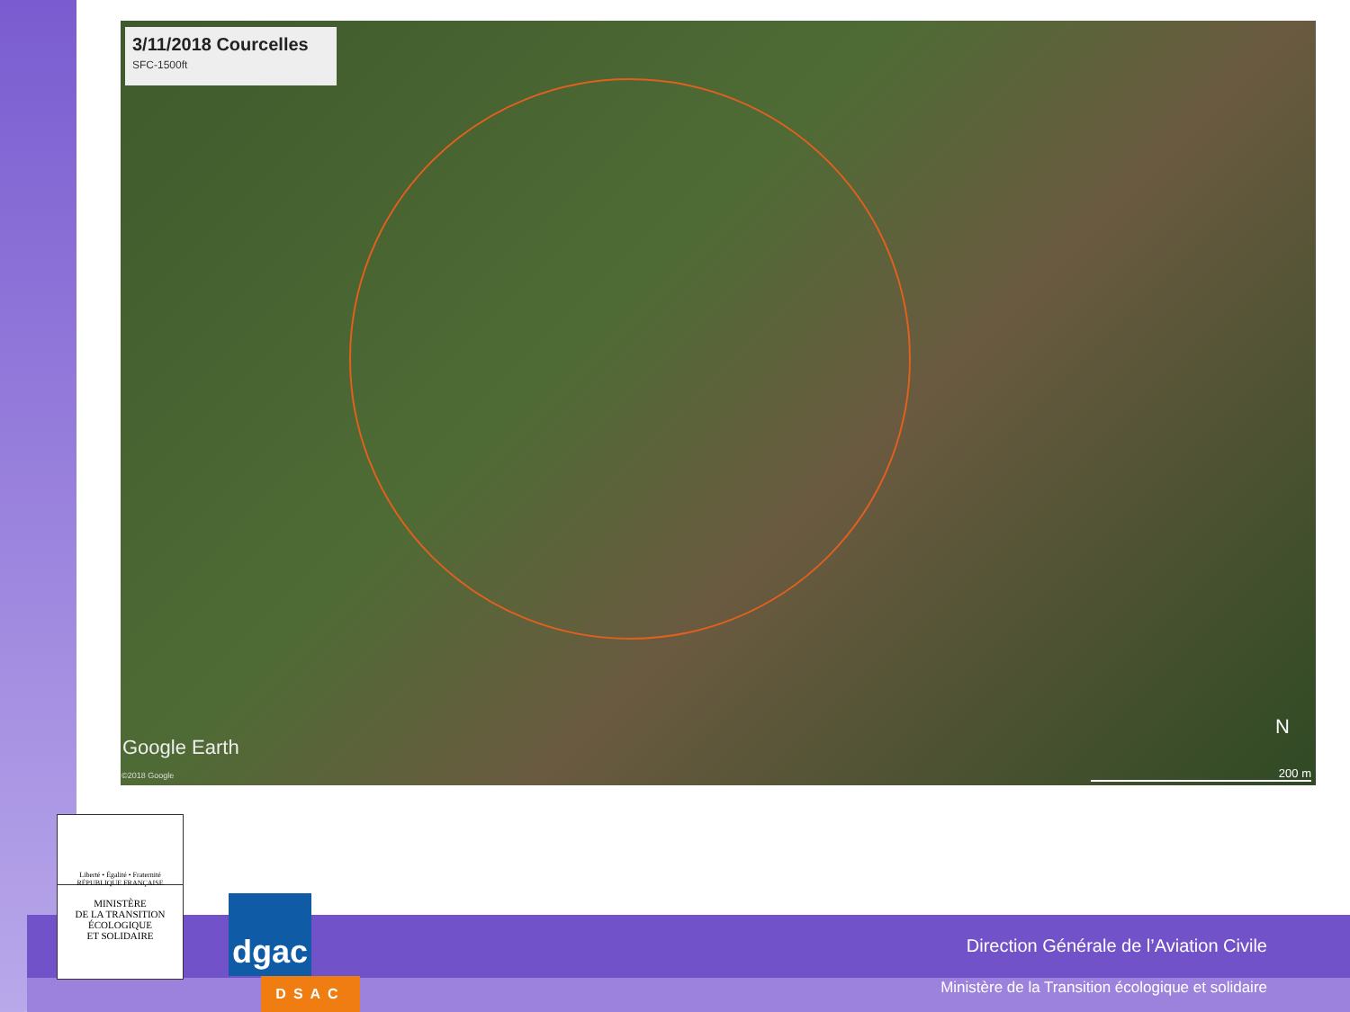3/11/2018 Courcelles
SFC-1500ft
Google Earth
©2018 Google
N
200 m
Liberté • Égalité • Fraternité
RÉPUBLIQUE FRANÇAISE
MINISTÈRE
DE LA TRANSITION
ÉCOLOGIQUE
ET SOLIDAIRE
dgac
DSAC
Direction Générale de l’Aviation Civile
Ministère de la Transition écologique et solidaire